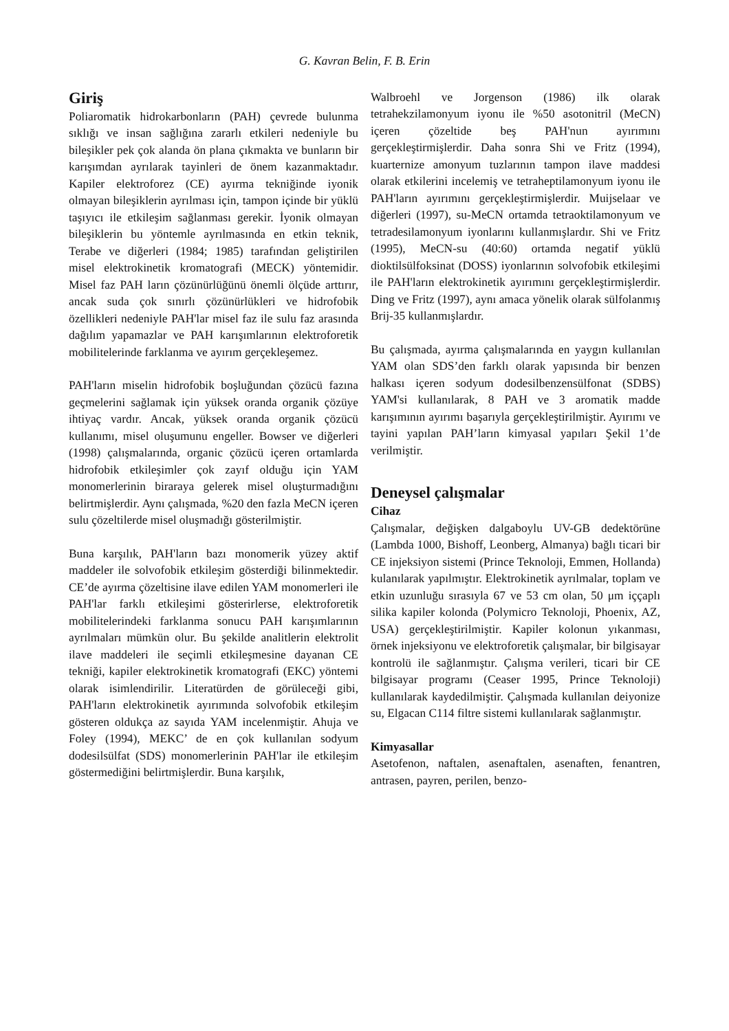G. Kavran Belin, F. B. Erin
Giriş
Poliaromatik hidrokarbonların (PAH) çevrede bulunma sıklığı ve insan sağlığına zararlı etkileri nedeniyle bu bileşikler pek çok alanda ön plana çıkmakta ve bunların bir karışımdan ayrılarak tayinleri de önem kazanmaktadır. Kapiler elektroforez (CE) ayırma tekniğinde iyonik olmayan bileşiklerin ayrılması için, tampon içinde bir yüklü taşıyıcı ile etkileşim sağlanması gerekir. İyonik olmayan bileşiklerin bu yöntemle ayrılmasında en etkin teknik, Terabe ve diğerleri (1984; 1985) tarafından geliştirilen misel elektrokinetik kromatografi (MECK) yöntemidir. Misel faz PAH ların çözünürlüğünü önemli ölçüde arttırır, ancak suda çok sınırlı çözünürlükleri ve hidrofobik özellikleri nedeniyle PAH'lar misel faz ile sulu faz arasında dağılım yapamazlar ve PAH karışımlarının elektroforetik mobilitelerinde farklanma ve ayırım gerçekleşemez.
PAH'ların miselin hidrofobik boşluğundan çözücü fazına geçmelerini sağlamak için yüksek oranda organik çözüye ihtiyaç vardır. Ancak, yüksek oranda organik çözücü kullanımı, misel oluşumunu engeller. Bowser ve diğerleri (1998) çalışmalarında, organic çözücü içeren ortamlarda hidrofobik etkileşimler çok zayıf olduğu için YAM monomerlerinin biraraya gelerek misel oluşturmadığını belirtmişlerdir. Aynı çalışmada, %20 den fazla MeCN içeren sulu çözeltilerde misel oluşmadığı gösterilmiştir.
Buna karşılık, PAH'ların bazı monomerik yüzey aktif maddeler ile solvofobik etkileşim gösterdiği bilinmektedir. CE’de ayırma çözeltisine ilave edilen YAM monomerleri ile PAH'lar farklı etkileşimi gösterirlerse, elektroforetik mobilitelerindeki farklanma sonucu PAH karışımlarının ayrılmaları mümkün olur. Bu şekilde analitlerin elektrolit ilave maddeleri ile seçimli etkileşmesine dayanan CE tekniği, kapiler elektrokinetik kromatografi (EKC) yöntemi olarak isimlendirilir. Literatürden de görüleceği gibi, PAH'ların elektrokinetik ayırımında solvofobik etkileşim gösteren oldukça az sayıda YAM incelenmiştir. Ahuja ve Foley (1994), MEKC’ de en çok kullanılan sodyum dodesilsülfat (SDS) monomerlerinin PAH'lar ile etkileşim göstermediğini belirtmişlerdir. Buna karşılık,
Walbroehl ve Jorgenson (1986) ilk olarak tetrahekzilamonyum iyonu ile %50 asotonitril (MeCN) içeren çözeltide beş PAH'nun ayırımını gerçekleştirmişlerdir. Daha sonra Shi ve Fritz (1994), kuarternize amonyum tuzlarının tampon ilave maddesi olarak etkilerini incelemiş ve tetraheptilamonyum iyonu ile PAH'ların ayırımını gerçekleştirmişlerdir. Muijselaar ve diğerleri (1997), su-MeCN ortamda tetraoktilamonyum ve tetradesilamonyum iyonlarını kullanmışlardır. Shi ve Fritz (1995), MeCN-su (40:60) ortamda negatif yüklü dioktilsülfoksinat (DOSS) iyonlarının solvofobik etkileşimi ile PAH'ların elektrokinetik ayırımını gerçekleştirmişlerdir. Ding ve Fritz (1997), aynı amaca yönelik olarak sülfolanmış Brij-35 kullanmışlardır.
Bu çalışmada, ayırma çalışmalarında en yaygın kullanılan YAM olan SDS’den farklı olarak yapısında bir benzen halkası içeren sodyum dodesilbenzensülfonat (SDBS) YAM'si kullanılarak, 8 PAH ve 3 aromatik madde karışımının ayırımı başarıyla gerçekleştirilmiştir. Ayırımı ve tayini yapılan PAH’ların kimyasal yapıları Şekil 1’de verilmiştir.
Deneysel çalışmalar
Cihaz
Çalışmalar, değişken dalgaboylu UV-GB dedektörüne (Lambda 1000, Bishoff, Leonberg, Almanya) bağlı ticari bir CE injeksiyon sistemi (Prince Teknoloji, Emmen, Hollanda) kulanılarak yapılmıştır. Elektrokinetik ayrılmalar, toplam ve etkin uzunluğu sırasıyla 67 ve 53 cm olan, 50 μm iççaplı silika kapiler kolonda (Polymicro Teknoloji, Phoenix, AZ, USA) gerçekleştirilmiştir. Kapiler kolonun yıkanması, örnek injeksiyonu ve elektroforetik çalışmalar, bir bilgisayar kontrolü ile sağlanmıştır. Çalışma verileri, ticari bir CE bilgisayar programı (Ceaser 1995, Prince Teknoloji) kullanılarak kaydedilmiştir. Çalışmada kullanılan deiyonize su, Elgacan C114 filtre sistemi kullanılarak sağlanmıştır.
Kimyasallar
Asetofenon, naftalen, asenaftalen, asenaften, fenantren, antrasen, payren, perilen, benzo-